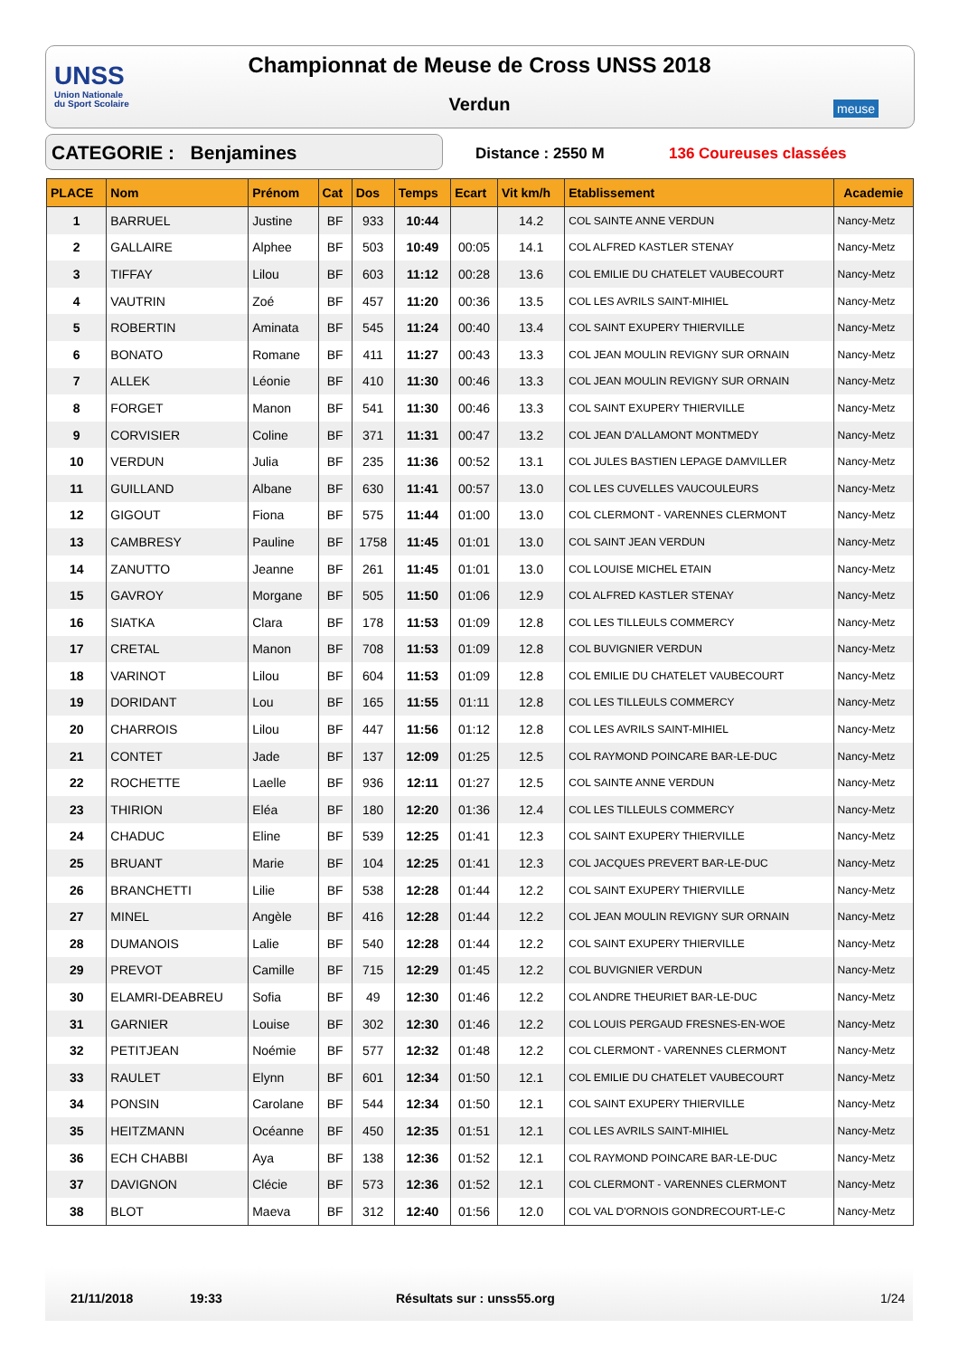UNSS
Union Nationale
du Sport Scolaire
Championnat de Meuse de Cross UNSS 2018
Verdun meuse
CATEGORIE : Benjamines Distance : 2550 M 136 Coureuses classées
| PLACE | Nom | Prénom | Cat | Dos | Temps | Ecart | Vit km/h | Etablissement | Academie |
| --- | --- | --- | --- | --- | --- | --- | --- | --- | --- |
| 1 | BARRUEL | Justine | BF | 933 | 10:44 | | 14.2 | COL SAINTE ANNE VERDUN | Nancy-Metz |
| 2 | GALLAIRE | Alphee | BF | 503 | 10:49 | 00:05 | 14.1 | COL ALFRED KASTLER STENAY | Nancy-Metz |
| 3 | TIFFAY | Lilou | BF | 603 | 11:12 | 00:28 | 13.6 | COL EMILIE DU CHATELET VAUBECOURT | Nancy-Metz |
| 4 | VAUTRIN | Zoé | BF | 457 | 11:20 | 00:36 | 13.5 | COL LES AVRILS SAINT-MIHIEL | Nancy-Metz |
| 5 | ROBERTIN | Aminata | BF | 545 | 11:24 | 00:40 | 13.4 | COL SAINT EXUPERY THIERVILLE | Nancy-Metz |
| 6 | BONATO | Romane | BF | 411 | 11:27 | 00:43 | 13.3 | COL JEAN MOULIN REVIGNY SUR ORNAIN | Nancy-Metz |
| 7 | ALLEK | Léonie | BF | 410 | 11:30 | 00:46 | 13.3 | COL JEAN MOULIN REVIGNY SUR ORNAIN | Nancy-Metz |
| 8 | FORGET | Manon | BF | 541 | 11:30 | 00:46 | 13.3 | COL SAINT EXUPERY THIERVILLE | Nancy-Metz |
| 9 | CORVISIER | Coline | BF | 371 | 11:31 | 00:47 | 13.2 | COL JEAN D'ALLAMONT MONTMEDY | Nancy-Metz |
| 10 | VERDUN | Julia | BF | 235 | 11:36 | 00:52 | 13.1 | COL JULES BASTIEN LEPAGE DAMVILLER | Nancy-Metz |
| 11 | GUILLAND | Albane | BF | 630 | 11:41 | 00:57 | 13.0 | COL LES CUVELLES VAUCOULEURS | Nancy-Metz |
| 12 | GIGOUT | Fiona | BF | 575 | 11:44 | 01:00 | 13.0 | COL CLERMONT - VARENNES CLERMONT | Nancy-Metz |
| 13 | CAMBRESY | Pauline | BF | 1758 | 11:45 | 01:01 | 13.0 | COL SAINT JEAN VERDUN | Nancy-Metz |
| 14 | ZANUTTO | Jeanne | BF | 261 | 11:45 | 01:01 | 13.0 | COL LOUISE MICHEL ETAIN | Nancy-Metz |
| 15 | GAVROY | Morgane | BF | 505 | 11:50 | 01:06 | 12.9 | COL ALFRED KASTLER STENAY | Nancy-Metz |
| 16 | SIATKA | Clara | BF | 178 | 11:53 | 01:09 | 12.8 | COL LES TILLEULS COMMERCY | Nancy-Metz |
| 17 | CRETAL | Manon | BF | 708 | 11:53 | 01:09 | 12.8 | COL BUVIGNIER VERDUN | Nancy-Metz |
| 18 | VARINOT | Lilou | BF | 604 | 11:53 | 01:09 | 12.8 | COL EMILIE DU CHATELET VAUBECOURT | Nancy-Metz |
| 19 | DORIDANT | Lou | BF | 165 | 11:55 | 01:11 | 12.8 | COL LES TILLEULS COMMERCY | Nancy-Metz |
| 20 | CHARROIS | Lilou | BF | 447 | 11:56 | 01:12 | 12.8 | COL LES AVRILS SAINT-MIHIEL | Nancy-Metz |
| 21 | CONTET | Jade | BF | 137 | 12:09 | 01:25 | 12.5 | COL RAYMOND POINCARE BAR-LE-DUC | Nancy-Metz |
| 22 | ROCHETTE | Laelle | BF | 936 | 12:11 | 01:27 | 12.5 | COL SAINTE ANNE VERDUN | Nancy-Metz |
| 23 | THIRION | Eléa | BF | 180 | 12:20 | 01:36 | 12.4 | COL LES TILLEULS COMMERCY | Nancy-Metz |
| 24 | CHADUC | Eline | BF | 539 | 12:25 | 01:41 | 12.3 | COL SAINT EXUPERY THIERVILLE | Nancy-Metz |
| 25 | BRUANT | Marie | BF | 104 | 12:25 | 01:41 | 12.3 | COL JACQUES PREVERT BAR-LE-DUC | Nancy-Metz |
| 26 | BRANCHETTI | Lilie | BF | 538 | 12:28 | 01:44 | 12.2 | COL SAINT EXUPERY THIERVILLE | Nancy-Metz |
| 27 | MINEL | Angèle | BF | 416 | 12:28 | 01:44 | 12.2 | COL JEAN MOULIN REVIGNY SUR ORNAIN | Nancy-Metz |
| 28 | DUMANOIS | Lalie | BF | 540 | 12:28 | 01:44 | 12.2 | COL SAINT EXUPERY THIERVILLE | Nancy-Metz |
| 29 | PREVOT | Camille | BF | 715 | 12:29 | 01:45 | 12.2 | COL BUVIGNIER VERDUN | Nancy-Metz |
| 30 | ELAMRI-DEABREU | Sofia | BF | 49 | 12:30 | 01:46 | 12.2 | COL ANDRE THEURIET BAR-LE-DUC | Nancy-Metz |
| 31 | GARNIER | Louise | BF | 302 | 12:30 | 01:46 | 12.2 | COL LOUIS PERGAUD FRESNES-EN-WOE | Nancy-Metz |
| 32 | PETITJEAN | Noémie | BF | 577 | 12:32 | 01:48 | 12.2 | COL CLERMONT - VARENNES CLERMONT | Nancy-Metz |
| 33 | RAULET | Elynn | BF | 601 | 12:34 | 01:50 | 12.1 | COL EMILIE DU CHATELET VAUBECOURT | Nancy-Metz |
| 34 | PONSIN | Carolane | BF | 544 | 12:34 | 01:50 | 12.1 | COL SAINT EXUPERY THIERVILLE | Nancy-Metz |
| 35 | HEITZMANN | Océanne | BF | 450 | 12:35 | 01:51 | 12.1 | COL LES AVRILS SAINT-MIHIEL | Nancy-Metz |
| 36 | ECH CHABBI | Aya | BF | 138 | 12:36 | 01:52 | 12.1 | COL RAYMOND POINCARE BAR-LE-DUC | Nancy-Metz |
| 37 | DAVIGNON | Clécie | BF | 573 | 12:36 | 01:52 | 12.1 | COL CLERMONT - VARENNES CLERMONT | Nancy-Metz |
| 38 | BLOT | Maeva | BF | 312 | 12:40 | 01:56 | 12.0 | COL VAL D'ORNOIS GONDRECOURT-LE-C | Nancy-Metz |
21/11/2018 19:33 Résultats sur : unss55.org 1/24